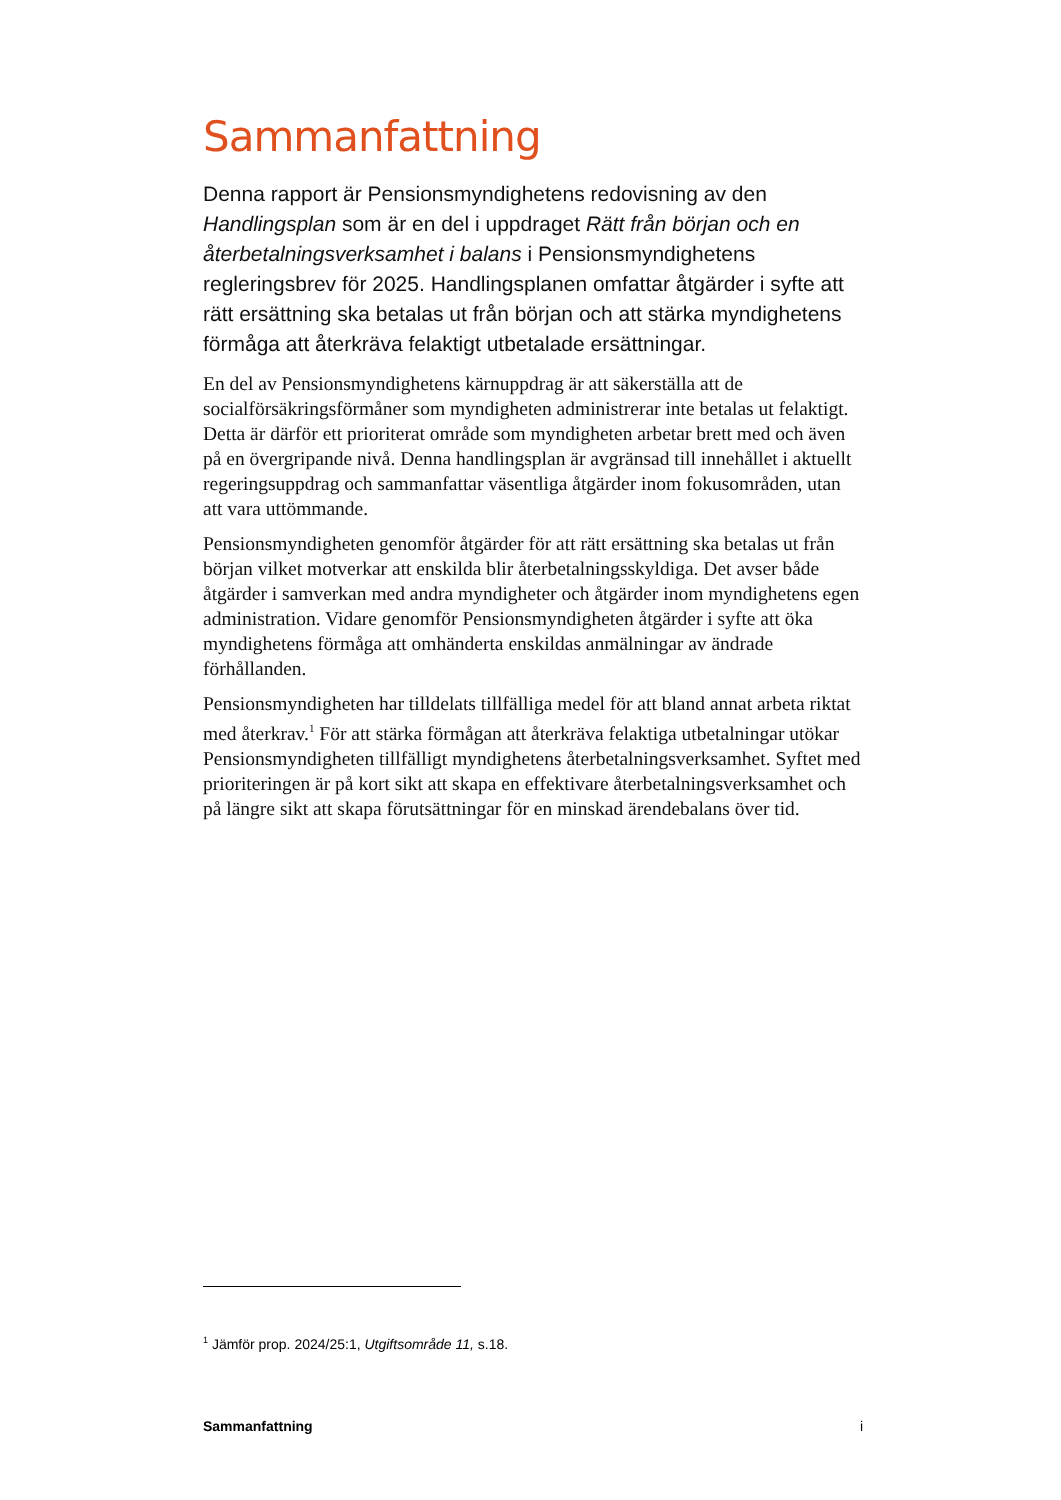Sammanfattning
Denna rapport är Pensionsmyndighetens redovisning av den Handlingsplan som är en del i uppdraget Rätt från början och en återbetalningsverksamhet i balans i Pensionsmyndighetens regleringsbrev för 2025. Handlingsplanen omfattar åtgärder i syfte att rätt ersättning ska betalas ut från början och att stärka myndighetens förmåga att återkräva felaktigt utbetalade ersättningar.
En del av Pensionsmyndighetens kärnuppdrag är att säkerställa att de socialförsäkringsförmåner som myndigheten administrerar inte betalas ut felaktigt. Detta är därför ett prioriterat område som myndigheten arbetar brett med och även på en övergripande nivå. Denna handlingsplan är avgränsad till innehållet i aktuellt regeringsuppdrag och sammanfattar väsentliga åtgärder inom fokusområden, utan att vara uttömmande.
Pensionsmyndigheten genomför åtgärder för att rätt ersättning ska betalas ut från början vilket motverkar att enskilda blir återbetalningsskyldiga. Det avser både åtgärder i samverkan med andra myndigheter och åtgärder inom myndighetens egen administration. Vidare genomför Pensionsmyndigheten åtgärder i syfte att öka myndighetens förmåga att omhänderta enskildas anmälningar av ändrade förhållanden.
Pensionsmyndigheten har tilldelats tillfälliga medel för att bland annat arbeta riktat med återkrav.<sup>1</sup> För att stärka förmågan att återkräva felaktiga utbetalningar utökar Pensionsmyndigheten tillfälligt myndighetens återbetalningsverksamhet. Syftet med prioriteringen är på kort sikt att skapa en effektivare återbetalningsverksamhet och på längre sikt att skapa förutsättningar för en minskad ärendebalans över tid.
<sup>1</sup> Jämför prop. 2024/25:1, Utgiftsområde 11, s.18.
Sammanfattning i